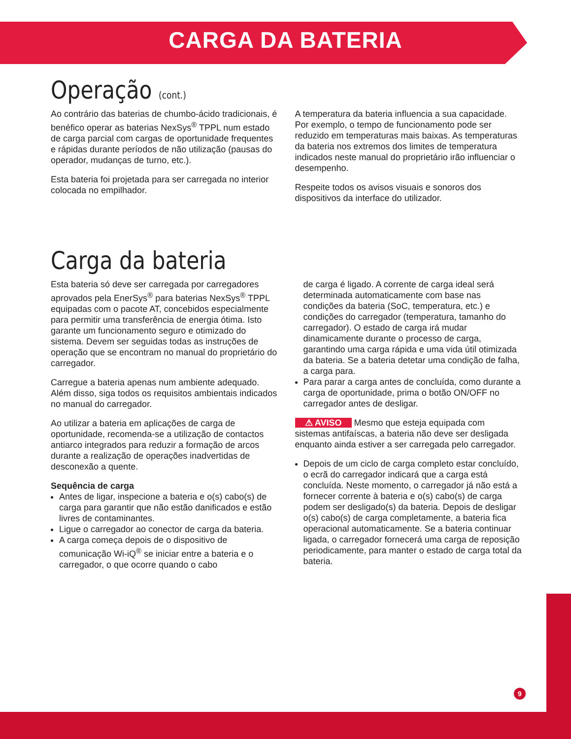CARGA DA BATERIA
Operação (cont.)
Ao contrário das baterias de chumbo-ácido tradicionais, é benéfico operar as baterias NexSys<sup>®</sup> TPPL num estado de carga parcial com cargas de oportunidade frequentes e rápidas durante períodos de não utilização (pausas do operador, mudanças de turno, etc.).
Esta bateria foi projetada para ser carregada no interior colocada no empilhador.
A temperatura da bateria influencia a sua capacidade. Por exemplo, o tempo de funcionamento pode ser reduzido em temperaturas mais baixas. As temperaturas da bateria nos extremos dos limites de temperatura indicados neste manual do proprietário irão influenciar o desempenho.
Respeite todos os avisos visuais e sonoros dos dispositivos da interface do utilizador.
Carga da bateria
Esta bateria só deve ser carregada por carregadores aprovados pela EnerSys<sup>®</sup> para baterias NexSys<sup>®</sup> TPPL equipadas com o pacote AT, concebidos especialmente para permitir uma transferência de energia ótima. Isto garante um funcionamento seguro e otimizado do sistema. Devem ser seguidas todas as instruções de operação que se encontram no manual do proprietário do carregador.
Carregue a bateria apenas num ambiente adequado. Além disso, siga todos os requisitos ambientais indicados no manual do carregador.
Ao utilizar a bateria em aplicações de carga de oportunidade, recomenda-se a utilização de contactos antiarco integrados para reduzir a formação de arcos durante a realização de operações inadvertidas de desconexão a quente.
Sequência de carga
Antes de ligar, inspecione a bateria e o(s) cabo(s) de carga para garantir que não estão danificados e estão livres de contaminantes.
Ligue o carregador ao conector de carga da bateria.
A carga começa depois de o dispositivo de comunicação Wi-iQ<sup>®</sup> se iniciar entre a bateria e o carregador, o que ocorre quando o cabo
de carga é ligado. A corrente de carga ideal será determinada automaticamente com base nas condições da bateria (SoC, temperatura, etc.) e condições do carregador (temperatura, tamanho do carregador). O estado de carga irá mudar dinamicamente durante o processo de carga, garantindo uma carga rápida e uma vida útil otimizada da bateria. Se a bateria detetar uma condição de falha, a carga para.
Para parar a carga antes de concluída, como durante a carga de oportunidade, prima o botão ON/OFF no carregador antes de desligar.
⚠ AVISO Mesmo que esteja equipada com sistemas antifaíscas, a bateria não deve ser desligada enquanto ainda estiver a ser carregada pelo carregador.
Depois de um ciclo de carga completo estar concluído, o ecrã do carregador indicará que a carga está concluída. Neste momento, o carregador já não está a fornecer corrente à bateria e o(s) cabo(s) de carga podem ser desligado(s) da bateria. Depois de desligar o(s) cabo(s) de carga completamente, a bateria fica operacional automaticamente. Se a bateria continuar ligada, o carregador fornecerá uma carga de reposição periodicamente, para manter o estado de carga total da bateria.
9